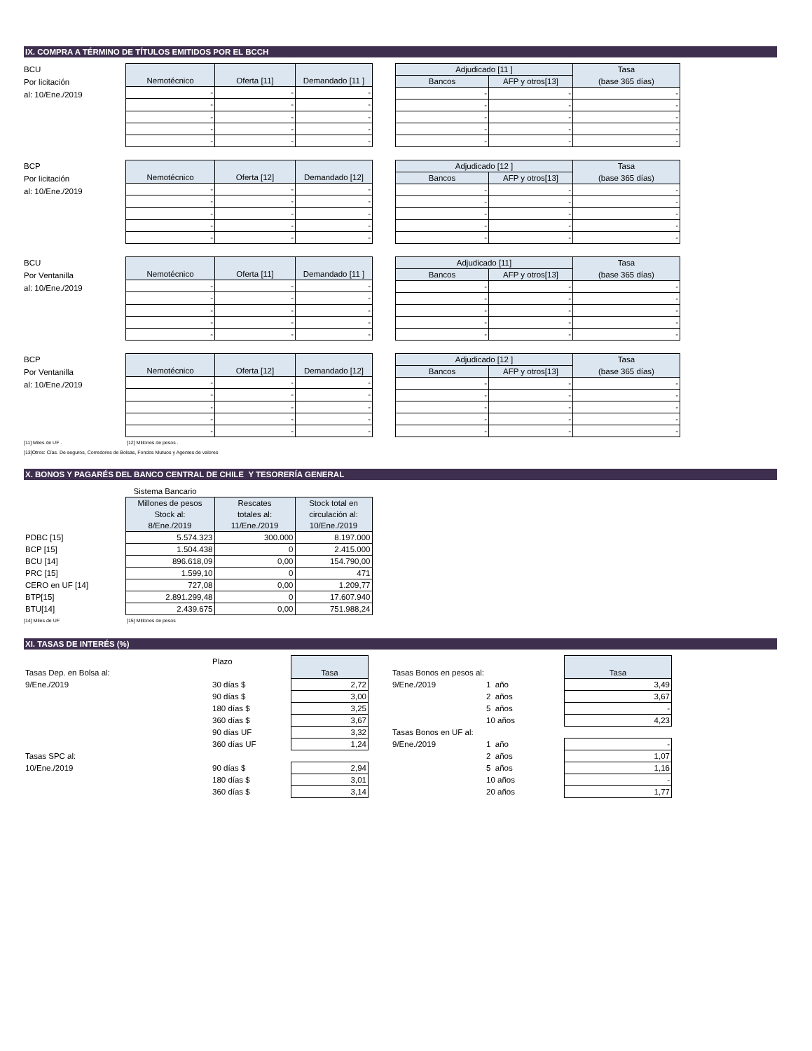IX. COMPRA A TÉRMINO DE TÍTULOS EMITIDOS POR EL BCCH
BCU
Por licitación
al: 10/Ene./2019
| Nemotécnico | Oferta [11] | Demandado [11 ] |
| --- | --- | --- |
| - | - | - |
| - | - | - |
| - | - | - |
| - | - | - |
| - | - | - |
| Adjudicado [11 ] | | Tasa |
| --- | --- | --- |
| Bancos | AFP y otros[13] | (base 365 días) |
| - | - | - |
| - | - | - |
| - | - | - |
| - | - | - |
| - | - | - |
BCP
Por licitación
al: 10/Ene./2019
| Nemotécnico | Oferta [12] | Demandado [12] |
| --- | --- | --- |
| - | - | - |
| - | - | - |
| - | - | - |
| - | - | - |
| - | - | - |
| Adjudicado [12 ] | | Tasa |
| --- | --- | --- |
| Bancos | AFP y otros[13] | (base 365 días) |
| - | - | - |
| - | - | - |
| - | - | - |
| - | - | - |
| - | - | - |
BCU
Por Ventanilla
al: 10/Ene./2019
| Nemotécnico | Oferta [11] | Demandado [11 ] |
| --- | --- | --- |
| - | - | - |
| - | - | - |
| - | - | - |
| - | - | - |
| - | - | - |
| Adjudicado [11] | | Tasa |
| --- | --- | --- |
| Bancos | AFP y otros[13] | (base 365 días) |
| - | - | - |
| - | - | - |
| - | - | - |
| - | - | - |
| - | - | - |
BCP
Por Ventanilla
al: 10/Ene./2019
| Nemotécnico | Oferta [12] | Demandado [12] |
| --- | --- | --- |
| - | - | - |
| - | - | - |
| - | - | - |
| - | - | - |
| - | - | - |
| Adjudicado [12 ] | | Tasa |
| --- | --- | --- |
| Bancos | AFP y otros[13] | (base 365 días) |
| - | - | - |
| - | - | - |
| - | - | - |
| - | - | - |
| - | - | - |
[11] Miles de UF . [12] Millones de pesos .
[13]Otros: Cías. De seguros, Corredores de Bolsas, Fondos Mutuos y Agentes de valores
X. BONOS Y PAGARÉS DEL BANCO CENTRAL DE CHILE Y TESORERÍA GENERAL
| | Sistema Bancario | | |
| | Millones de pesos | Rescates | Stock total en |
| | Stock al: | totales al: | circulación al: |
| | 8/Ene./2019 | 11/Ene./2019 | 10/Ene./2019 |
| PDBC [15] | 5.574.323 | 300.000 | 8.197.000 |
| BCP [15] | 1.504.438 | 0 | 2.415.000 |
| BCU [14] | 896.618,09 | 0,00 | 154.790,00 |
| PRC [15] | 1.599,10 | 0 | 471 |
| CERO en UF [14] | 727,08 | 0,00 | 1.209,77 |
| BTP[15] | 2.891.299,48 | 0 | 17.607.940 |
| BTU[14] | 2.439.675 | 0,00 | 751.988,24 |
[14] Miles de UF [15] Millones de pesos
XI. TASAS DE INTERÉS (%)
| | Plazo | |
| Tasas Dep. en Bolsa al: | | Tasa |
| 9/Ene./2019 | 30 días $ | 2,72 |
| | 90 días $ | 3,00 |
| | 180 días $ | 3,25 |
| | 360 días $ | 3,67 |
| | 90 días UF | 3,32 |
| | 360 días UF | 1,24 |
| Tasas SPC al: | | |
| 10/Ene./2019 | 90 días $ | 2,94 |
| | 180 días $ | 3,01 |
| | 360 días $ | 3,14 |
| Tasas Bonos en pesos al: | | Tasa |
| 9/Ene./2019 | 1 año | 3,49 |
| | 2 años | 3,67 |
| | 5 años | - |
| | 10 años | 4,23 |
| Tasas Bonos en UF al: | | |
| 9/Ene./2019 | 1 año | - |
| | 2 años | 1,07 |
| | 5 años | 1,16 |
| | 10 años | - |
| | 20 años | 1,77 |